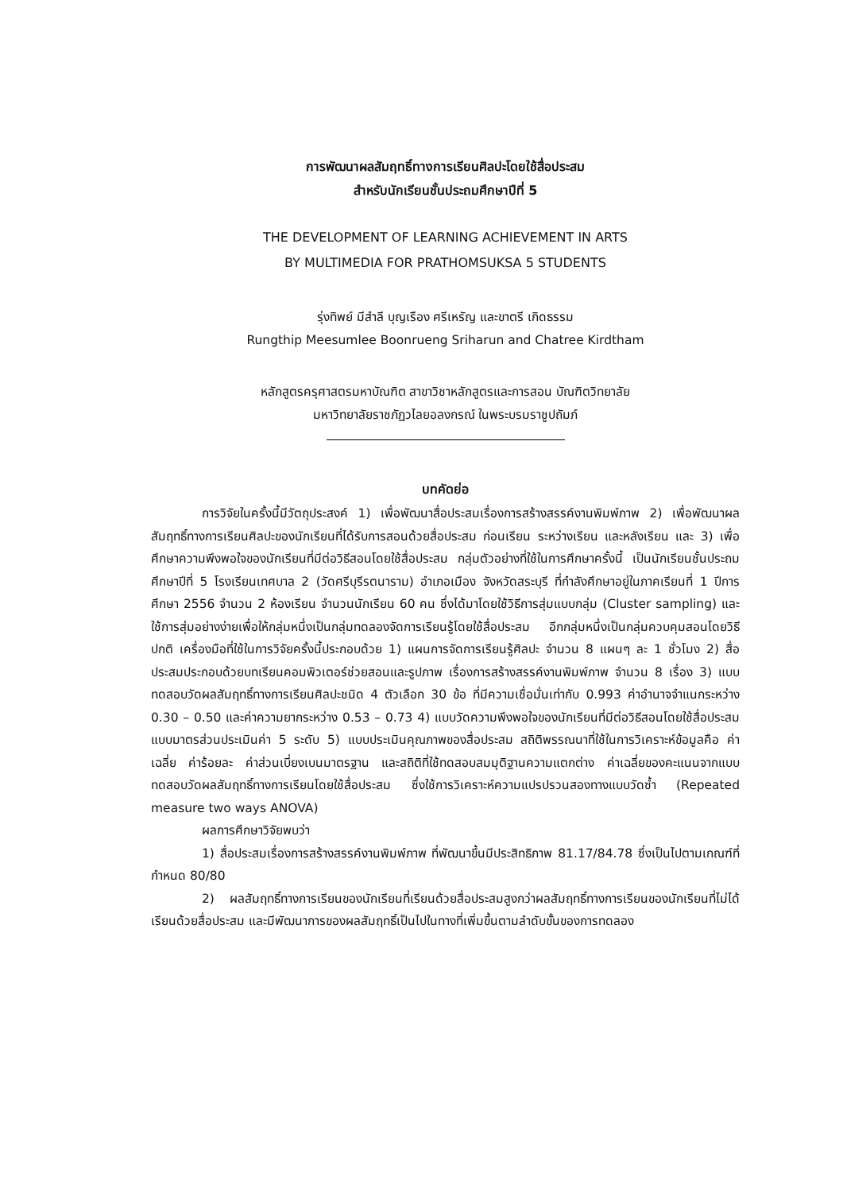การพัฒนาผลสัมฤทธิ์ทางการเรียนศิลปะโดยใช้สื่อประสม
สำหรับนักเรียนชั้นประถมศึกษาปีที่ 5
THE DEVELOPMENT OF LEARNING ACHIEVEMENT IN ARTS
BY MULTIMEDIA FOR PRATHOMSUKSA 5 STUDENTS
รุ่งทิพย์ มีสำลี บุญเรือง ศรีเหรัญ และขาตรี เกิดธรรม
Rungthip Meesumlee Boonrueng Sriharun and Chatree Kirdtham
หลักสูตรครุศาสตรมหาบัณฑิต สาขาวิชาหลักสูตรและการสอน บัณฑิตวิทยาลัย
มหาวิทยาลัยราชภัฏวไลยอลงกรณ์ ในพระบรมราชูปถัมภ์
บทคัดย่อ
การวิจัยในครั้งนี้มีวัตถุประสงค์ 1) เพื่อพัฒนาสื่อประสมเรื่องการสร้างสรรค์งานพิมพ์ภาพ 2) เพื่อพัฒนาผลสัมฤทธิ์ทางการเรียนศิลปะของนักเรียนที่ได้รับการสอนด้วยสื่อประสม ก่อนเรียน ระหว่างเรียน และหลังเรียน และ 3) เพื่อศึกษาความพึงพอใจของนักเรียนที่มีต่อวิธีสอนโดยใช้สื่อประสม กลุ่มตัวอย่างที่ใช้ในการศึกษาครั้งนี้ เป็นนักเรียนชั้นประถมศึกษาปีที่ 5 โรงเรียนเทศบาล 2 (วัดศรีบุรีรตนาราม) อำเภอเมือง จังหวัดสระบุรี ที่กำลังศึกษาอยู่ในภาคเรียนที่ 1 ปีการศึกษา 2556 จำนวน 2 ห้องเรียน จำนวนนักเรียน 60 คน ซึ่งได้มาโดยใช้วิธีการสุ่มแบบกลุ่ม (Cluster sampling) และใช้การสุ่มอย่างง่ายเพื่อให้กลุ่มหนึ่งเป็นกลุ่มทดลองจัดการเรียนรู้โดยใช้สื่อประสม อีกกลุ่มหนึ่งเป็นกลุ่มควบคุมสอนโดยวิธีปกติ เครื่องมือที่ใช้ในการวิจัยครั้งนี้ประกอบด้วย 1) แผนการจัดการเรียนรู้ศิลปะ จำนวน 8 แผนๆ ละ 1 ชั่วโมง 2) สื่อประสมประกอบด้วยบทเรียนคอมพิวเตอร์ช่วยสอนและรูปภาพ เรื่องการสร้างสรรค์งานพิมพ์ภาพ จำนวน 8 เรื่อง 3) แบบทดสอบวัดผลสัมฤทธิ์ทางการเรียนศิลปะชนิด 4 ตัวเลือก 30 ข้อ ที่มีความเชื่อมั่นเท่ากับ 0.993 ค่าอำนาจจำแนกระหว่าง 0.30 – 0.50 และค่าความยากระหว่าง 0.53 – 0.73 4) แบบวัดความพึงพอใจของนักเรียนที่มีต่อวิธีสอนโดยใช้สื่อประสมแบบมาตรส่วนประเมินค่า 5 ระดับ 5) แบบประเมินคุณภาพของสื่อประสม สถิติพรรณนาที่ใช้ในการวิเคราะห์ข้อมูลคือ ค่าเฉลี่ย ค่าร้อยละ ค่าส่วนเบี่ยงเบนมาตรฐาน และสถิติที่ใช้ทดสอบสมมุติฐานความแตกต่าง ค่าเฉลี่ยของคะแนนจากแบบทดสอบวัดผลสัมฤทธิ์ทางการเรียนโดยใช้สื่อประสม ซึ่งใช้การวิเคราะห์ความแปรปรวนสองทางแบบวัดซ้ำ (Repeated measure two ways ANOVA)
ผลการศึกษาวิจัยพบว่า
1) สื่อประสมเรื่องการสร้างสรรค์งานพิมพ์ภาพ ที่พัฒนาขึ้นมีประสิทธิภาพ 81.17/84.78 ซึ่งเป็นไปตามเกณฑ์ที่กำหนด 80/80
2) ผลสัมฤทธิ์ทางการเรียนของนักเรียนที่เรียนด้วยสื่อประสมสูงกว่าผลสัมฤทธิ์ทางการเรียนของนักเรียนที่ไม่ได้เรียนด้วยสื่อประสม และมีพัฒนาการของผลสัมฤทธิ์เป็นไปในทางที่เพิ่มขึ้นตามลำดับขั้นของการทดลอง